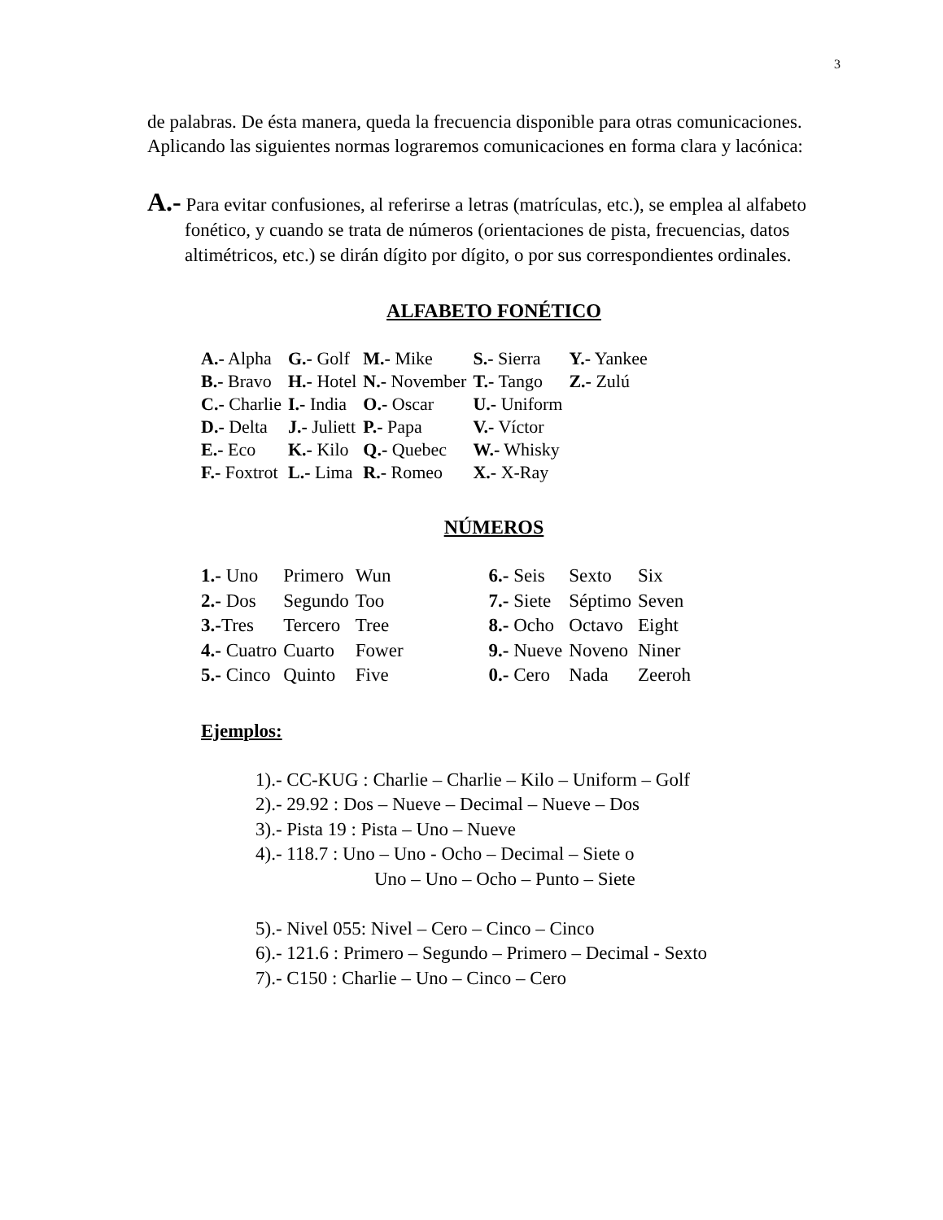3
de palabras. De ésta manera, queda la frecuencia disponible para otras comunicaciones.
Aplicando las siguientes normas lograremos comunicaciones en forma clara y lacónica:
A.- Para evitar confusiones, al referirse a letras (matrículas, etc.), se emplea al alfabeto fonético, y cuando se trata de números (orientaciones de pista, frecuencias, datos altimétricos, etc.) se dirán dígito por dígito, o por sus correspondientes ordinales.
ALFABETO FONÉTICO
| A.- Alpha | G.- Golf | M.- Mike | S.- Sierra | Y.- Yankee |
| B.- Bravo | H.- Hotel | N.- November | T.- Tango | Z.- Zulú |
| C.- Charlie | I.- India | O.- Oscar | U.- Uniform | |
| D.- Delta | J.- Juliett | P.- Papa | V.- Víctor | |
| E.- Eco | K.- Kilo | Q.- Quebec | W.- Whisky | |
| F.- Foxtrot | L.- Lima | R.- Romeo | X.- X-Ray | |
NÚMEROS
| 1.- Uno | Primero | Wun | 6.- Seis | Sexto | Six |
| 2.- Dos | Segundo | Too | 7.- Siete | Séptimo | Seven |
| 3.- Tres | Tercero | Tree | 8.- Ocho | Octavo | Eight |
| 4.- Cuatro | Cuarto | Fower | 9.- Nueve | Noveno | Niner |
| 5.- Cinco | Quinto | Five | 0.- Cero | Nada | Zeeroh |
Ejemplos:
1).- CC-KUG : Charlie – Charlie – Kilo – Uniform – Golf
2).- 29.92 : Dos – Nueve – Decimal – Nueve – Dos
3).- Pista 19 : Pista – Uno – Nueve
4).- 118.7 : Uno – Uno - Ocho – Decimal – Siete o
Uno – Uno – Ocho – Punto – Siete
5).- Nivel 055: Nivel – Cero – Cinco – Cinco
6).- 121.6 : Primero – Segundo – Primero – Decimal - Sexto
7).- C150 : Charlie – Uno – Cinco – Cero